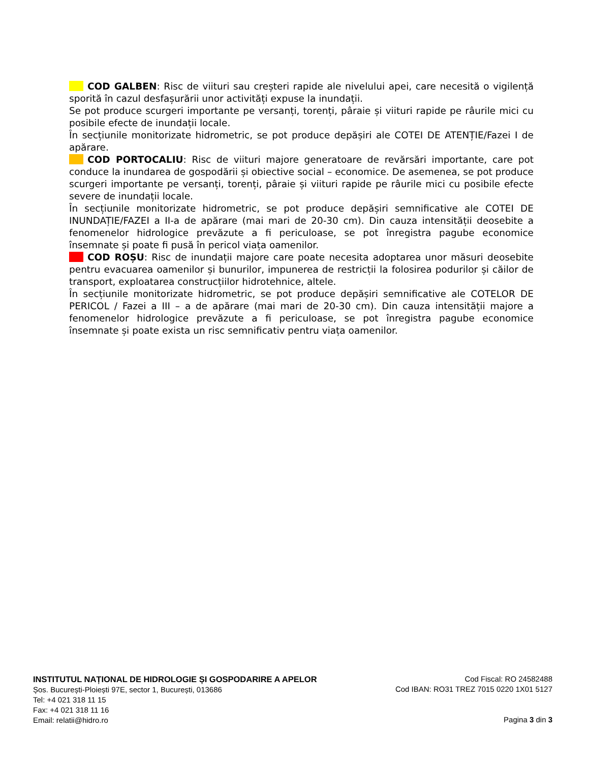COD GALBEN: Risc de viituri sau creșteri rapide ale nivelului apei, care necesită o vigilență sporită în cazul desfașurării unor activități expuse la inundații.
Se pot produce scurgeri importante pe versanți, torenți, pâraie și viituri rapide pe râurile mici cu posibile efecte de inundații locale.
În secțiunile monitorizate hidrometric, se pot produce depășiri ale COTEI DE ATENȚIE/Fazei I de apărare.
COD PORTOCALIU: Risc de viituri majore generatoare de revărsări importante, care pot conduce la inundarea de gospodării și obiective social – economice. De asemenea, se pot produce scurgeri importante pe versanți, torenți, pâraie și viituri rapide pe râurile mici cu posibile efecte severe de inundații locale.
În secțiunile monitorizate hidrometric, se pot produce depășiri semnificative ale COTEI DE INUNDAȚIE/FAZEI a II-a de apărare (mai mari de 20-30 cm). Din cauza intensității deosebite a fenomenelor hidrologice prevăzute a fi periculoase, se pot înregistra pagube economice însemnate și poate fi pusă în pericol viața oamenilor.
COD ROȘU: Risc de inundații majore care poate necesita adoptarea unor măsuri deosebite pentru evacuarea oamenilor și bunurilor, impunerea de restricții la folosirea podurilor și căilor de transport, exploatarea construcțiilor hidrotehnice, altele.
În secțiunile monitorizate hidrometric, se pot produce depășiri semnificative ale COTELOR DE PERICOL / Fazei a III – a de apărare (mai mari de 20-30 cm). Din cauza intensității majore a fenomenelor hidrologice prevăzute a fi periculoase, se pot înregistra pagube economice însemnate și poate exista un risc semnificativ pentru viața oamenilor.
INSTITUTUL NAȚIONAL DE HIDROLOGIE ȘI GOSPODARIRE A APELOR
Șos. București-Ploiești 97E, sector 1, București, 013686
Tel: +4 021 318 11 15
Fax: +4 021 318 11 16
Email: relatii@hidro.ro
Cod Fiscal: RO 24582488
Cod IBAN: RO31 TREZ 7015 0220 1X01 5127
Pagina 3 din 3